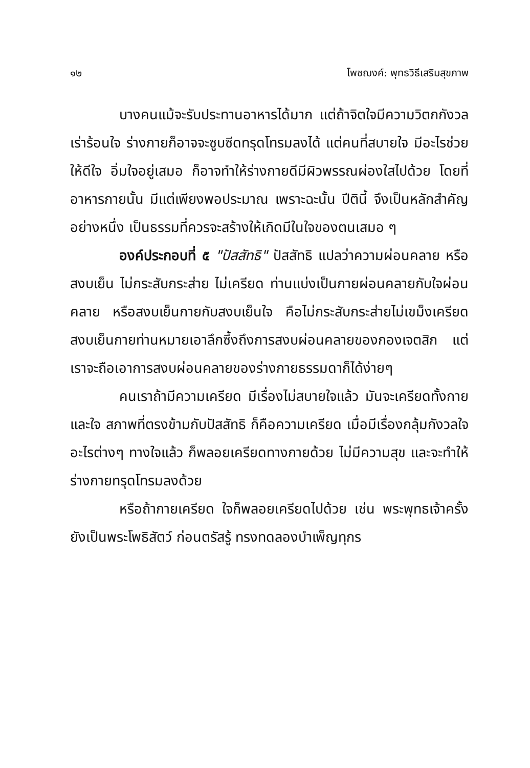๑๒ โพชฌงค์: พุทธวิธีเสริมสุขภาพ
บางคนแม้จะรับประทานอาหารได้มาก แต่ถ้าจิตใจมีความวิตกกังวล เร่าร้อนใจ ร่างกายก็อาจจะซูบซีดทรุดโทรมลงได้ แต่คนที่สบายใจ มีอะไรช่วยให้ดีใจ อิ่มใจอยู่เสมอ ก็อาจทำให้ร่างกายดีมีผิวพรรณผ่องใสไปด้วย โดยที่อาหารกายนั้น มีแต่เพียงพอประมาณ เพราะฉะนั้น ปีตินี้ จึงเป็นหลักสำคัญอย่างหนึ่ง เป็นธรรมที่ควรจะสร้างให้เกิดมีในใจของตนเสมอ ๆ
องค์ประกอบที่ ๕ "ปัสสัทธิ" ปัสสัทธิ แปลว่าความผ่อนคลาย หรือสงบเย็น ไม่กระสับกระส่าย ไม่เครียด ท่านแบ่งเป็นกายผ่อนคลายกับใจผ่อนคลาย หรือสงบเย็นกายกับสงบเย็นใจ คือไม่กระสับกระส่ายไม่เขม็งเครียด สงบเย็นกายท่านหมายเอาลึกซึ้งถึงการสงบผ่อนคลายของกองเจตสิก แต่เราจะถือเอาการสงบผ่อนคลายของร่างกายธรรมดาก็ได้ง่ายๆ
คนเราถ้ามีความเครียด มีเรื่องไม่สบายใจแล้ว มันจะเครียดทั้งกายและใจ สภาพที่ตรงข้ามกับปัสสัทธิ ก็คือความเครียด เมื่อมีเรื่องกลุ้มกังวลใจ อะไรต่างๆ ทางใจแล้ว ก็พลอยเครียดทางกายด้วย ไม่มีความสุข และจะทำให้ร่างกายทรุดโทรมลงด้วย
หรือถ้ากายเครียด ใจก็พลอยเครียดไปด้วย เช่น พระพุทธเจ้าครั้งยังเป็นพระโพธิสัตว์ ก่อนตรัสรู้ ทรงทดลองบำเพ็ญทุกร